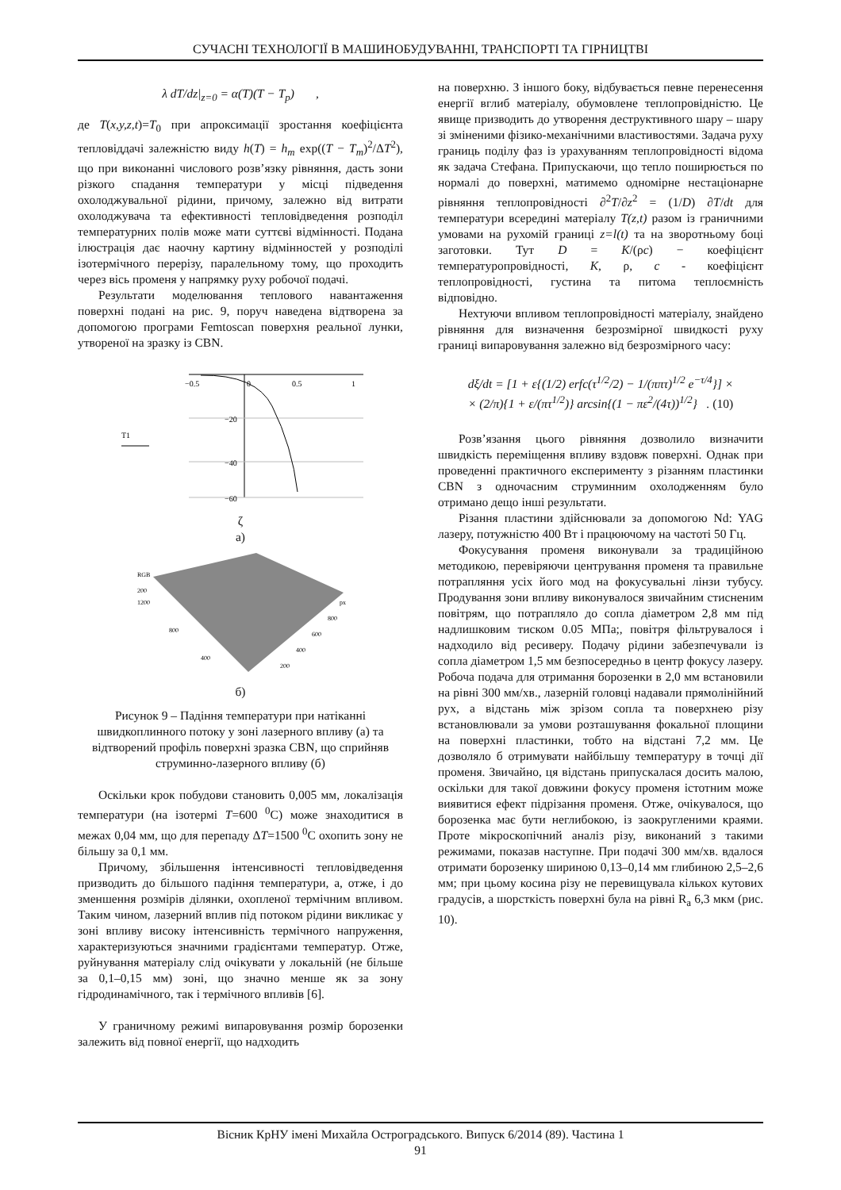СУЧАСНІ ТЕХНОЛОГІЇ В МАШИНОБУДУВАННІ, ТРАНСПОРТІ ТА ГІРНИЦТВІ
λ dT/dz|<sub>z=0</sub> = α(T)(T − T<sub>p</sub>) ,
де T(x,y,z,t)=T<sub>0</sub> при апроксимації зростання коефіцієнта тепловіддачі залежністю виду h(T) = h<sub>m</sub> exp((T − T<sub>m</sub>)<sup>2</sup>/ΔT<sup>2</sup>), що при виконанні числового розв’язку рівняння, дасть зони різкого спадання температури у місці підведення охолоджувальної рідини, причому, залежно від витрати охолоджувача та ефективності тепловідведення розподіл температурних полів може мати суттєві відмінності. Подана ілюстрація дає наочну картину відмінностей у розподілі ізотермічного перерізу, паралельному тому, що проходить через вісь променя у напрямку руху робочої подачі.
Результати моделювання теплового навантаження поверхні подані на рис. 9, поруч наведена відтворена за допомогою програми Femtoscan поверхня реальної лунки, утвореної на зразку із CBN.
−0.5
0
0.5
1
−20
−40
−60
T1
ζ
а)
RGB
200
1200
800
400
px
800
600
400
200
б)
Рисунок 9 – Падіння температури при натіканні швидкоплинного потоку у зоні лазерного впливу (а) та відтворений профіль поверхні зразка CBN, що сприйняв струминно-лазерного впливу (б)
Оскільки крок побудови становить 0,005 мм, локалізація температури (на ізотермі T=600 <sup>0</sup>С) може знаходитися в межах 0,04 мм, що для перепаду ΔT=1500 <sup>0</sup>С охопить зону не більшу за 0,1 мм.
Причому, збільшення інтенсивності тепловідведення призводить до більшого падіння температури, а, отже, і до зменшення розмірів ділянки, охопленої термічним впливом. Таким чином, лазерний вплив під потоком рідини викликає у зоні впливу високу інтенсивність термічного напруження, характеризуються значними градієнтами температур. Отже, руйнування матеріалу слід очікувати у локальній (не більше за 0,1–0,15 мм) зоні, що значно менше як за зону гідродинамічного, так і термічного впливів [6].
У граничному режимі випаровування розмір борозенки залежить від повної енергії, що надходить
на поверхню. З іншого боку, відбувається певне перенесення енергії вглиб матеріалу, обумовлене теплопровідністю. Це явище призводить до утворення деструктивного шару – шару зі зміненими фізико-механічними властивостями. Задача руху границь поділу фаз із урахуванням теплопровідності відома як задача Стефана. Припускаючи, що тепло поширюється по нормалі до поверхні, матимемо одномірне нестаціонарне рівняння теплопровідності ∂<sup>2</sup>T/∂z<sup>2</sup> = (1/D) ∂T/dt для температури всередині матеріалу T(z,t) разом із граничними умовами на рухомій границі z=l(t) та на зворотньому боці заготовки. Тут D = K/(ρc) − коефіцієнт температуропровідності, K, ρ, c - коефіцієнт теплопровідності, густина та питома теплоємність відповідно.
Нехтуючи впливом теплопровідності матеріалу, знайдено рівняння для визначення безрозмірної швидкості руху границі випаровування залежно від безрозмірного часу:
dξ/dt = [1 + ε{(1/2) erfc(τ<sup>1/2</sup>/2) − 1/(ππτ)<sup>1/2</sup> e<sup>−τ/4</sup>}] ×
× (2/π){1 + ε/(πτ<sup>1/2</sup>)} arcsin{(1 − πε<sup>2</sup>/(4τ))<sup>1/2</sup>} . (10)
Розв’язання цього рівняння дозволило визначити швидкість переміщення впливу вздовж поверхні. Однак при проведенні практичного експерименту з різанням пластинки CBN з одночасним струминним охолодженням було отримано дещо інші результати.
Різання пластини здійснювали за допомогою Nd: YAG лазеру, потужністю 400 Вт і працюючому на частоті 50 Гц.
Фокусування променя виконували за традиційною методикою, перевіряючи центрування променя та правильне потрапляння усіх його мод на фокусувальні лінзи тубусу. Продування зони впливу виконувалося звичайним стисненим повітрям, що потрапляло до сопла діаметром 2,8 мм під надлишковим тиском 0.05 МПа;, повітря фільтрувалося і надходило від ресиверу. Подачу рідини забезпечували із сопла діаметром 1,5 мм безпосередньо в центр фокусу лазеру. Робоча подача для отримання борозенки в 2,0 мм встановили на рівні 300 мм/хв., лазерній головці надавали прямолінійний рух, а відстань між зрізом сопла та поверхнею різу встановлювали за умови розташування фокальної площини на поверхні пластинки, тобто на відстані 7,2 мм. Це дозволяло б отримувати найбільшу температуру в точці дії променя. Звичайно, ця відстань припускалася досить малою, оскільки для такої довжини фокусу променя істотним може виявитися ефект підрізання променя. Отже, очікувалося, що борозенка має бути неглибокою, із заокругленими краями. Проте мікроскопічний аналіз різу, виконаний з такими режимами, показав наступне. При подачі 300 мм/хв. вдалося отримати борозенку шириною 0,13–0,14 мм глибиною 2,5–2,6 мм; при цьому косина різу не перевищувала кількох кутових градусів, а шорсткість поверхні була на рівні R<sub>a</sub> 6,3 мкм (рис. 10).
Вісник КрНУ імені Михайла Остроградського. Випуск 6/2014 (89). Частина 1
91